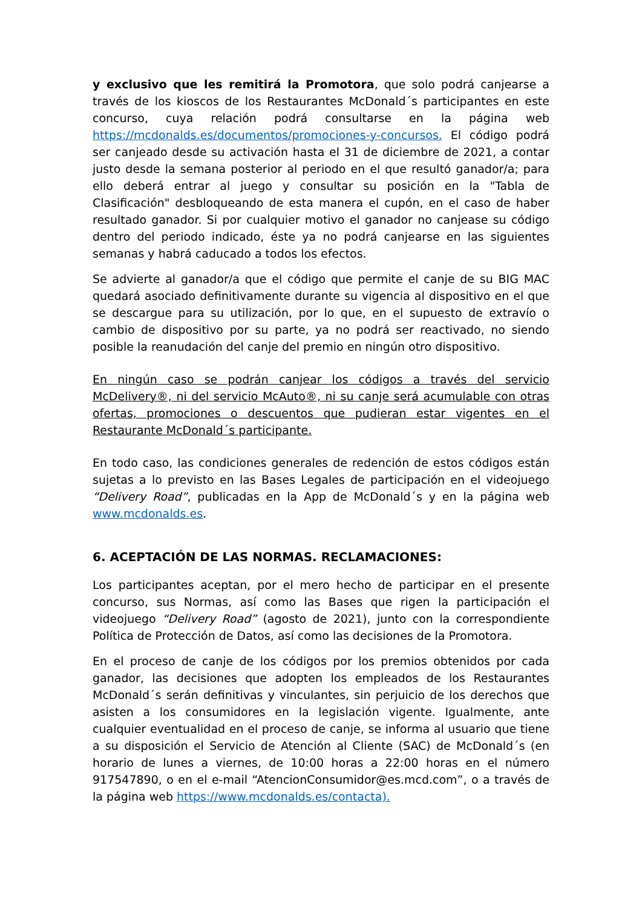y exclusivo que les remitirá la Promotora, que solo podrá canjearse a través de los kioscos de los Restaurantes McDonald´s participantes en este concurso, cuya relación podrá consultarse en la página web https://mcdonalds.es/documentos/promociones-y-concursos. El código podrá ser canjeado desde su activación hasta el 31 de diciembre de 2021, a contar justo desde la semana posterior al periodo en el que resultó ganador/a; para ello deberá entrar al juego y consultar su posición en la "Tabla de Clasificación" desbloqueando de esta manera el cupón, en el caso de haber resultado ganador. Si por cualquier motivo el ganador no canjease su código dentro del periodo indicado, éste ya no podrá canjearse en las siguientes semanas y habrá caducado a todos los efectos.
Se advierte al ganador/a que el código que permite el canje de su BIG MAC quedará asociado definitivamente durante su vigencia al dispositivo en el que se descargue para su utilización, por lo que, en el supuesto de extravío o cambio de dispositivo por su parte, ya no podrá ser reactivado, no siendo posible la reanudación del canje del premio en ningún otro dispositivo.
En ningún caso se podrán canjear los códigos a través del servicio McDelivery®, ni del servicio McAuto®, ni su canje será acumulable con otras ofertas, promociones o descuentos que pudieran estar vigentes en el Restaurante McDonald´s participante.
En todo caso, las condiciones generales de redención de estos códigos están sujetas a lo previsto en las Bases Legales de participación en el videojuego “Delivery Road”, publicadas en la App de McDonald´s y en la página web www.mcdonalds.es.
6. ACEPTACIÓN DE LAS NORMAS. RECLAMACIONES:
Los participantes aceptan, por el mero hecho de participar en el presente concurso, sus Normas, así como las Bases que rigen la participación el videojuego “Delivery Road” (agosto de 2021), junto con la correspondiente Política de Protección de Datos, así como las decisiones de la Promotora.
En el proceso de canje de los códigos por los premios obtenidos por cada ganador, las decisiones que adopten los empleados de los Restaurantes McDonald´s serán definitivas y vinculantes, sin perjuicio de los derechos que asisten a los consumidores en la legislación vigente. Igualmente, ante cualquier eventualidad en el proceso de canje, se informa al usuario que tiene a su disposición el Servicio de Atención al Cliente (SAC) de McDonald´s (en horario de lunes a viernes, de 10:00 horas a 22:00 horas en el número 917547890, o en el e-mail “AtencionConsumidor@es.mcd.com”, o a través de la página web https://www.mcdonalds.es/contacta).